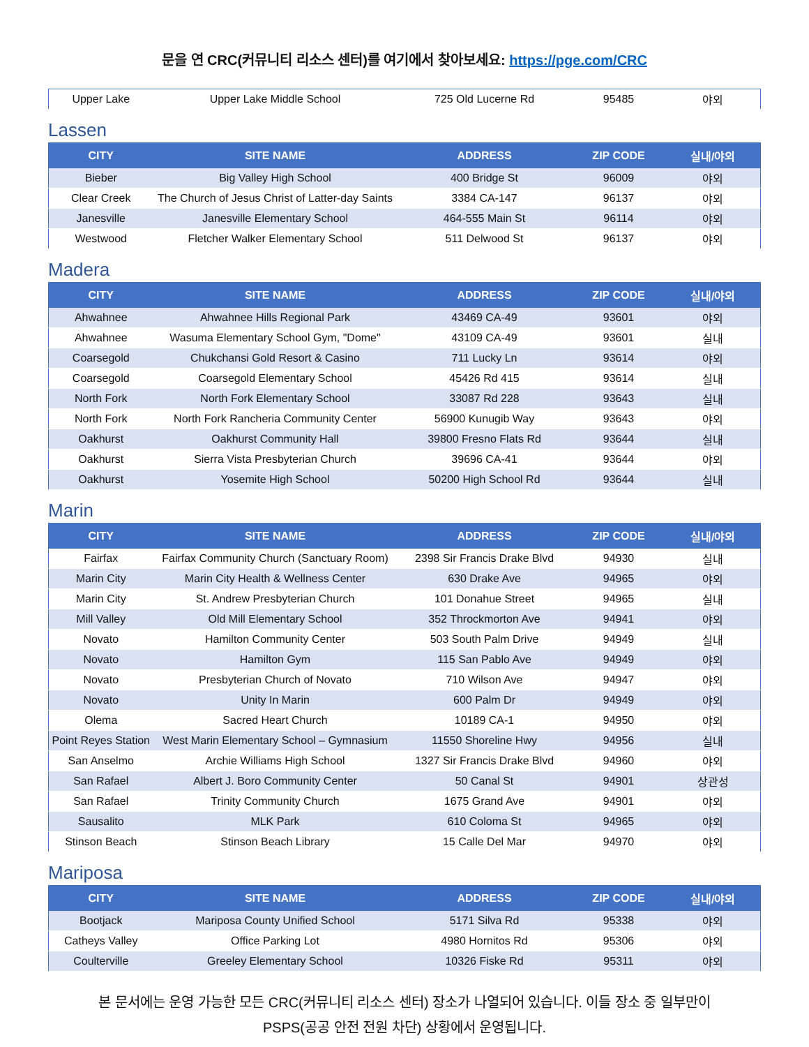문을 연 CRC(커뮤니티 리소스 센터)를 여기에서 찾아보세요: https://pge.com/CRC
| Upper Lake | Upper Lake Middle School | 725 Old Lucerne Rd | 95485 | 야외 |
Lassen
| CITY | SITE NAME | ADDRESS | ZIP CODE | 실내/야외 |
| --- | --- | --- | --- | --- |
| Bieber | Big Valley High School | 400 Bridge St | 96009 | 야외 |
| Clear Creek | The Church of Jesus Christ of Latter-day Saints | 3384 CA-147 | 96137 | 야외 |
| Janesville | Janesville Elementary School | 464-555 Main St | 96114 | 야외 |
| Westwood | Fletcher Walker Elementary School | 511 Delwood St | 96137 | 야외 |
Madera
| CITY | SITE NAME | ADDRESS | ZIP CODE | 실내/야외 |
| --- | --- | --- | --- | --- |
| Ahwahnee | Ahwahnee Hills Regional Park | 43469 CA-49 | 93601 | 야외 |
| Ahwahnee | Wasuma Elementary School Gym, "Dome" | 43109 CA-49 | 93601 | 실내 |
| Coarsegold | Chukchansi Gold Resort & Casino | 711 Lucky Ln | 93614 | 야외 |
| Coarsegold | Coarsegold Elementary School | 45426 Rd 415 | 93614 | 실내 |
| North Fork | North Fork Elementary School | 33087 Rd 228 | 93643 | 실내 |
| North Fork | North Fork Rancheria Community Center | 56900 Kunugib Way | 93643 | 야외 |
| Oakhurst | Oakhurst Community Hall | 39800 Fresno Flats Rd | 93644 | 실내 |
| Oakhurst | Sierra Vista Presbyterian Church | 39696 CA-41 | 93644 | 야외 |
| Oakhurst | Yosemite High School | 50200 High School Rd | 93644 | 실내 |
Marin
| CITY | SITE NAME | ADDRESS | ZIP CODE | 실내/야외 |
| --- | --- | --- | --- | --- |
| Fairfax | Fairfax Community Church (Sanctuary Room) | 2398 Sir Francis Drake Blvd | 94930 | 실내 |
| Marin City | Marin City Health & Wellness Center | 630 Drake Ave | 94965 | 야외 |
| Marin City | St. Andrew Presbyterian Church | 101 Donahue Street | 94965 | 실내 |
| Mill Valley | Old Mill Elementary School | 352 Throckmorton Ave | 94941 | 야외 |
| Novato | Hamilton Community Center | 503 South Palm Drive | 94949 | 실내 |
| Novato | Hamilton Gym | 115 San Pablo Ave | 94949 | 야외 |
| Novato | Presbyterian Church of Novato | 710 Wilson Ave | 94947 | 야외 |
| Novato | Unity In Marin | 600 Palm Dr | 94949 | 야외 |
| Olema | Sacred Heart Church | 10189 CA-1 | 94950 | 야외 |
| Point Reyes Station | West Marin Elementary School – Gymnasium | 11550 Shoreline Hwy | 94956 | 실내 |
| San Anselmo | Archie Williams High School | 1327 Sir Francis Drake Blvd | 94960 | 야외 |
| San Rafael | Albert J. Boro Community Center | 50 Canal St | 94901 | 상관성 |
| San Rafael | Trinity Community Church | 1675 Grand Ave | 94901 | 야외 |
| Sausalito | MLK Park | 610 Coloma St | 94965 | 야외 |
| Stinson Beach | Stinson Beach Library | 15 Calle Del Mar | 94970 | 야외 |
Mariposa
| CITY | SITE NAME | ADDRESS | ZIP CODE | 실내/야외 |
| --- | --- | --- | --- | --- |
| Bootjack | Mariposa County Unified School | 5171 Silva Rd | 95338 | 야외 |
| Catheys Valley | Office Parking Lot | 4980 Hornitos Rd | 95306 | 야외 |
| Coulterville | Greeley Elementary School | 10326 Fiske Rd | 95311 | 야외 |
본 문서에는 운영 가능한 모든 CRC(커뮤니티 리소스 센터) 장소가 나열되어 있습니다. 이들 장소 중 일부만이
PSPS(공공 안전 전원 차단) 상황에서 운영됩니다.